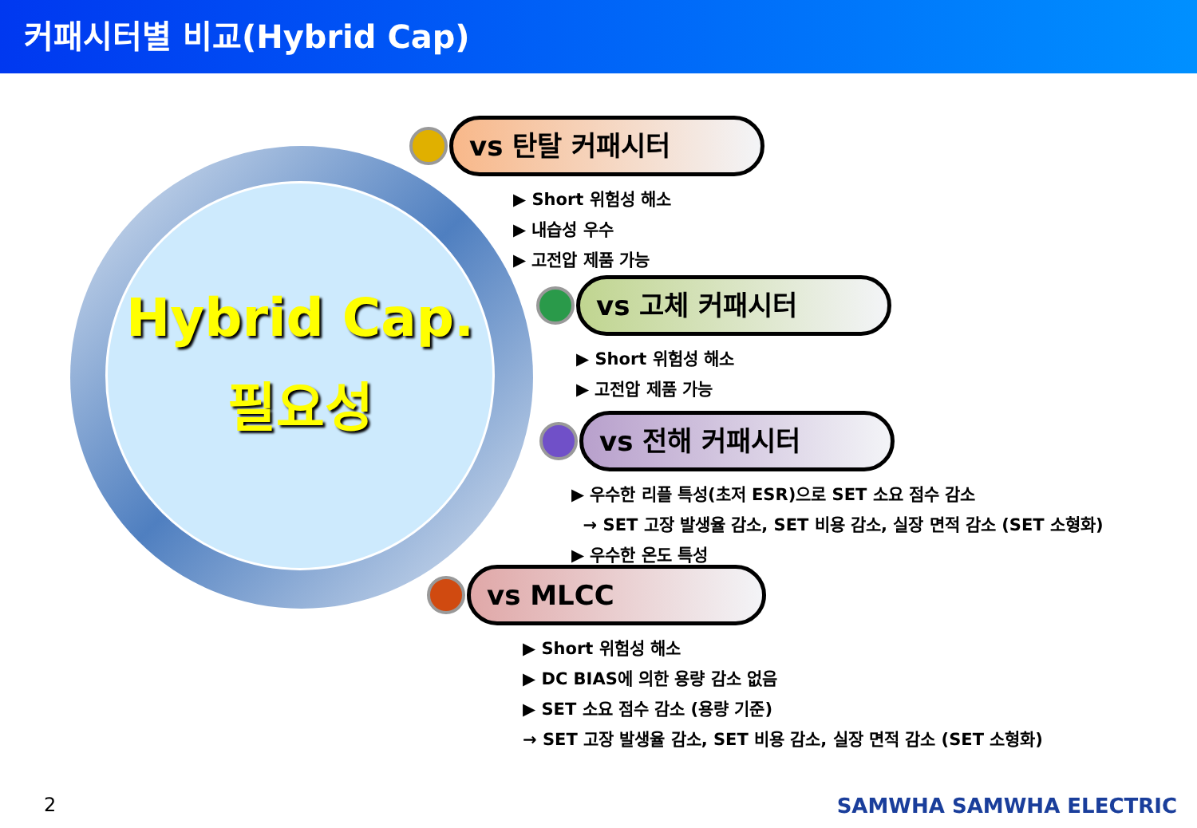커패시터별 비교(Hybrid Cap)
Hybrid Cap.
필요성
vs 탄탈 커패시터
▶ Short 위험성 해소
▶ 내습성 우수
▶ 고전압 제품 가능
vs 고체 커패시터
▶ Short 위험성 해소
▶ 고전압 제품 가능
vs 전해 커패시터
▶ 우수한 리플 특성(초저 ESR)으로 SET 소요 점수 감소
→ SET 고장 발생율 감소, SET 비용 감소, 실장 면적 감소 (SET 소형화)
▶ 우수한 온도 특성
vs MLCC
▶ Short 위험성 해소
▶ DC BIAS에 의한 용량 감소 없음
▶ SET 소요 점수 감소 (용량 기준)
→ SET 고장 발생율 감소, SET 비용 감소, 실장 면적 감소 (SET 소형화)
2 SAMWHA SAMWHA ELECTRIC